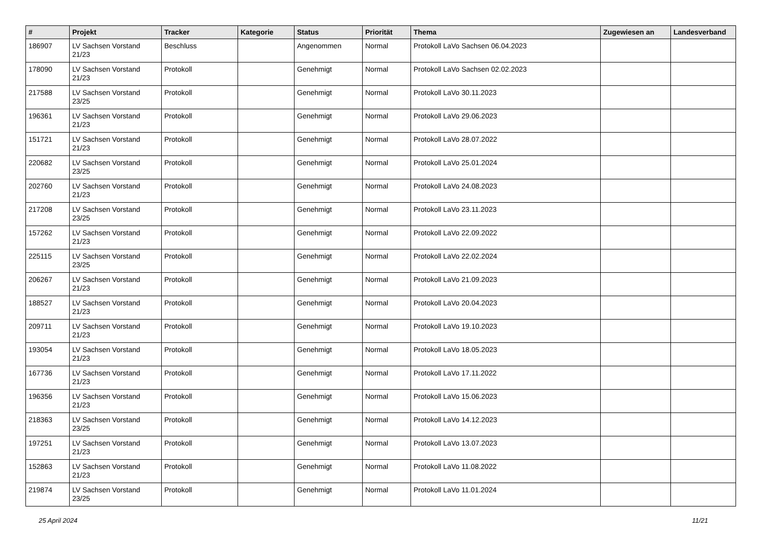| # | Projekt | Tracker | Kategorie | Status | Priorität | Thema | Zugewiesen an | Landesverband |
| --- | --- | --- | --- | --- | --- | --- | --- | --- |
| 186907 | LV Sachsen Vorstand 21/23 | Beschluss | | Angenommen | Normal | Protokoll LaVo Sachsen 06.04.2023 | | |
| 178090 | LV Sachsen Vorstand 21/23 | Protokoll | | Genehmigt | Normal | Protokoll LaVo Sachsen 02.02.2023 | | |
| 217588 | LV Sachsen Vorstand 23/25 | Protokoll | | Genehmigt | Normal | Protokoll LaVo 30.11.2023 | | |
| 196361 | LV Sachsen Vorstand 21/23 | Protokoll | | Genehmigt | Normal | Protokoll LaVo 29.06.2023 | | |
| 151721 | LV Sachsen Vorstand 21/23 | Protokoll | | Genehmigt | Normal | Protokoll LaVo 28.07.2022 | | |
| 220682 | LV Sachsen Vorstand 23/25 | Protokoll | | Genehmigt | Normal | Protokoll LaVo 25.01.2024 | | |
| 202760 | LV Sachsen Vorstand 21/23 | Protokoll | | Genehmigt | Normal | Protokoll LaVo 24.08.2023 | | |
| 217208 | LV Sachsen Vorstand 23/25 | Protokoll | | Genehmigt | Normal | Protokoll LaVo 23.11.2023 | | |
| 157262 | LV Sachsen Vorstand 21/23 | Protokoll | | Genehmigt | Normal | Protokoll LaVo 22.09.2022 | | |
| 225115 | LV Sachsen Vorstand 23/25 | Protokoll | | Genehmigt | Normal | Protokoll LaVo 22.02.2024 | | |
| 206267 | LV Sachsen Vorstand 21/23 | Protokoll | | Genehmigt | Normal | Protokoll LaVo 21.09.2023 | | |
| 188527 | LV Sachsen Vorstand 21/23 | Protokoll | | Genehmigt | Normal | Protokoll LaVo 20.04.2023 | | |
| 209711 | LV Sachsen Vorstand 21/23 | Protokoll | | Genehmigt | Normal | Protokoll LaVo 19.10.2023 | | |
| 193054 | LV Sachsen Vorstand 21/23 | Protokoll | | Genehmigt | Normal | Protokoll LaVo 18.05.2023 | | |
| 167736 | LV Sachsen Vorstand 21/23 | Protokoll | | Genehmigt | Normal | Protokoll LaVo 17.11.2022 | | |
| 196356 | LV Sachsen Vorstand 21/23 | Protokoll | | Genehmigt | Normal | Protokoll LaVo 15.06.2023 | | |
| 218363 | LV Sachsen Vorstand 23/25 | Protokoll | | Genehmigt | Normal | Protokoll LaVo 14.12.2023 | | |
| 197251 | LV Sachsen Vorstand 21/23 | Protokoll | | Genehmigt | Normal | Protokoll LaVo 13.07.2023 | | |
| 152863 | LV Sachsen Vorstand 21/23 | Protokoll | | Genehmigt | Normal | Protokoll LaVo 11.08.2022 | | |
| 219874 | LV Sachsen Vorstand 23/25 | Protokoll | | Genehmigt | Normal | Protokoll LaVo 11.01.2024 | | |
25 April 2024 11/21